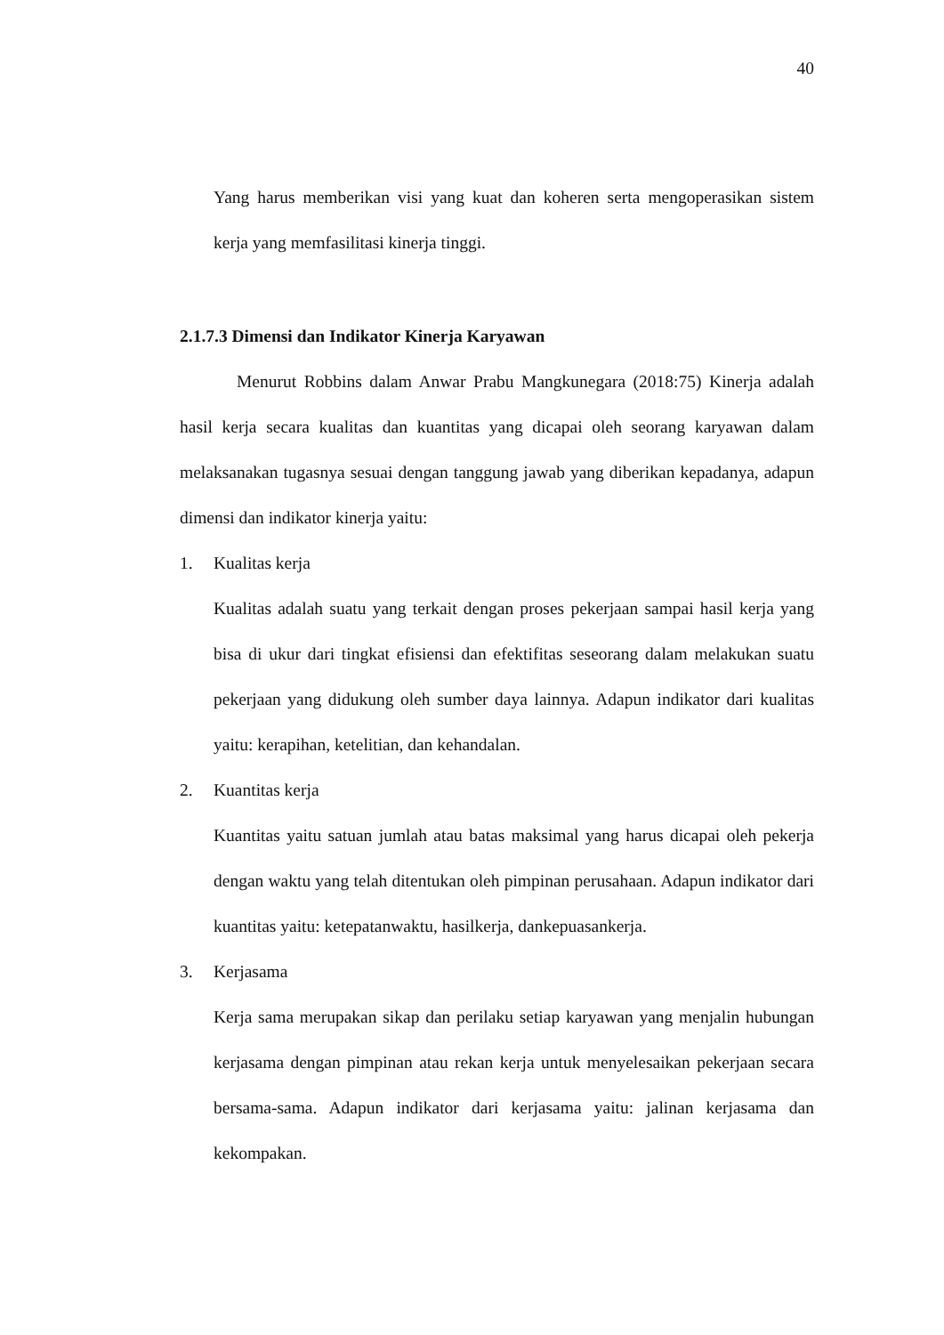40
Yang harus memberikan visi yang kuat dan koheren serta mengoperasikan sistem kerja yang memfasilitasi kinerja tinggi.
2.1.7.3 Dimensi dan Indikator Kinerja Karyawan
Menurut Robbins dalam Anwar Prabu Mangkunegara (2018:75) Kinerja adalah hasil kerja secara kualitas dan kuantitas yang dicapai oleh seorang karyawan dalam melaksanakan tugasnya sesuai dengan tanggung jawab yang diberikan kepadanya, adapun dimensi dan indikator kinerja yaitu:
1. Kualitas kerja
Kualitas adalah suatu yang terkait dengan proses pekerjaan sampai hasil kerja yang bisa di ukur dari tingkat efisiensi dan efektifitas seseorang dalam melakukan suatu pekerjaan yang didukung oleh sumber daya lainnya. Adapun indikator dari kualitas yaitu: kerapihan, ketelitian, dan kehandalan.
2. Kuantitas kerja
Kuantitas yaitu satuan jumlah atau batas maksimal yang harus dicapai oleh pekerja dengan waktu yang telah ditentukan oleh pimpinan perusahaan. Adapun indikator dari kuantitas yaitu: ketepatanwaktu, hasilkerja, dankepuasankerja.
3. Kerjasama
Kerja sama merupakan sikap dan perilaku setiap karyawan yang menjalin hubungan kerjasama dengan pimpinan atau rekan kerja untuk menyelesaikan pekerjaan secara bersama-sama. Adapun indikator dari kerjasama yaitu: jalinan kerjasama dan kekompakan.